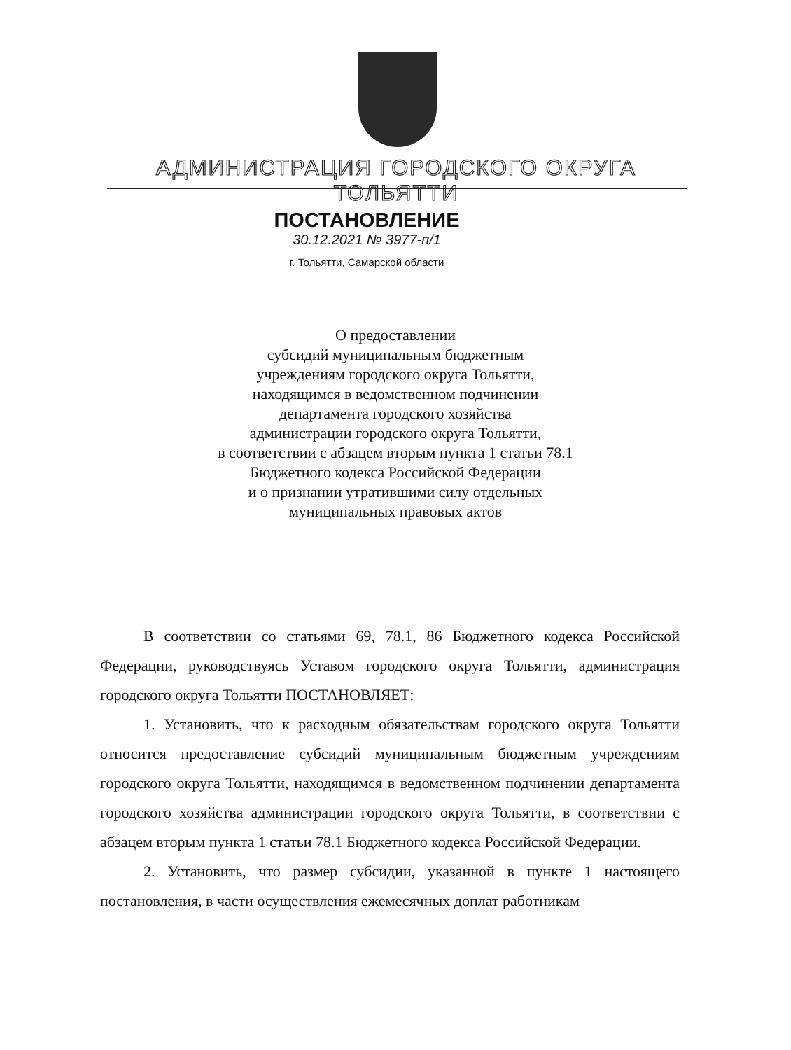АДМИНИСТРАЦИЯ ГОРОДСКОГО ОКРУГА ТОЛЬЯТТИ
ПОСТАНОВЛЕНИЕ
30.12.2021 № 3977-п/1
г. Тольятти, Самарской области
О предоставлении
субсидий муниципальным бюджетным
учреждениям городского округа Тольятти,
находящимся в ведомственном подчинении
департамента городского хозяйства
администрации городского округа Тольятти,
в соответствии с абзацем вторым пункта 1 статьи 78.1
Бюджетного кодекса Российской Федерации
и о признании утратившими силу отдельных
муниципальных правовых актов
В соответствии со статьями 69, 78.1, 86 Бюджетного кодекса Российской Федерации, руководствуясь Уставом городского округа Тольятти, администрация городского округа Тольятти ПОСТАНОВЛЯЕТ:
1. Установить, что к расходным обязательствам городского округа Тольятти относится предоставление субсидий муниципальным бюджетным учреждениям городского округа Тольятти, находящимся в ведомственном подчинении департамента городского хозяйства администрации городского округа Тольятти, в соответствии с абзацем вторым пункта 1 статьи 78.1 Бюджетного кодекса Российской Федерации.
2. Установить, что размер субсидии, указанной в пункте 1 настоящего постановления, в части осуществления ежемесячных доплат работникам